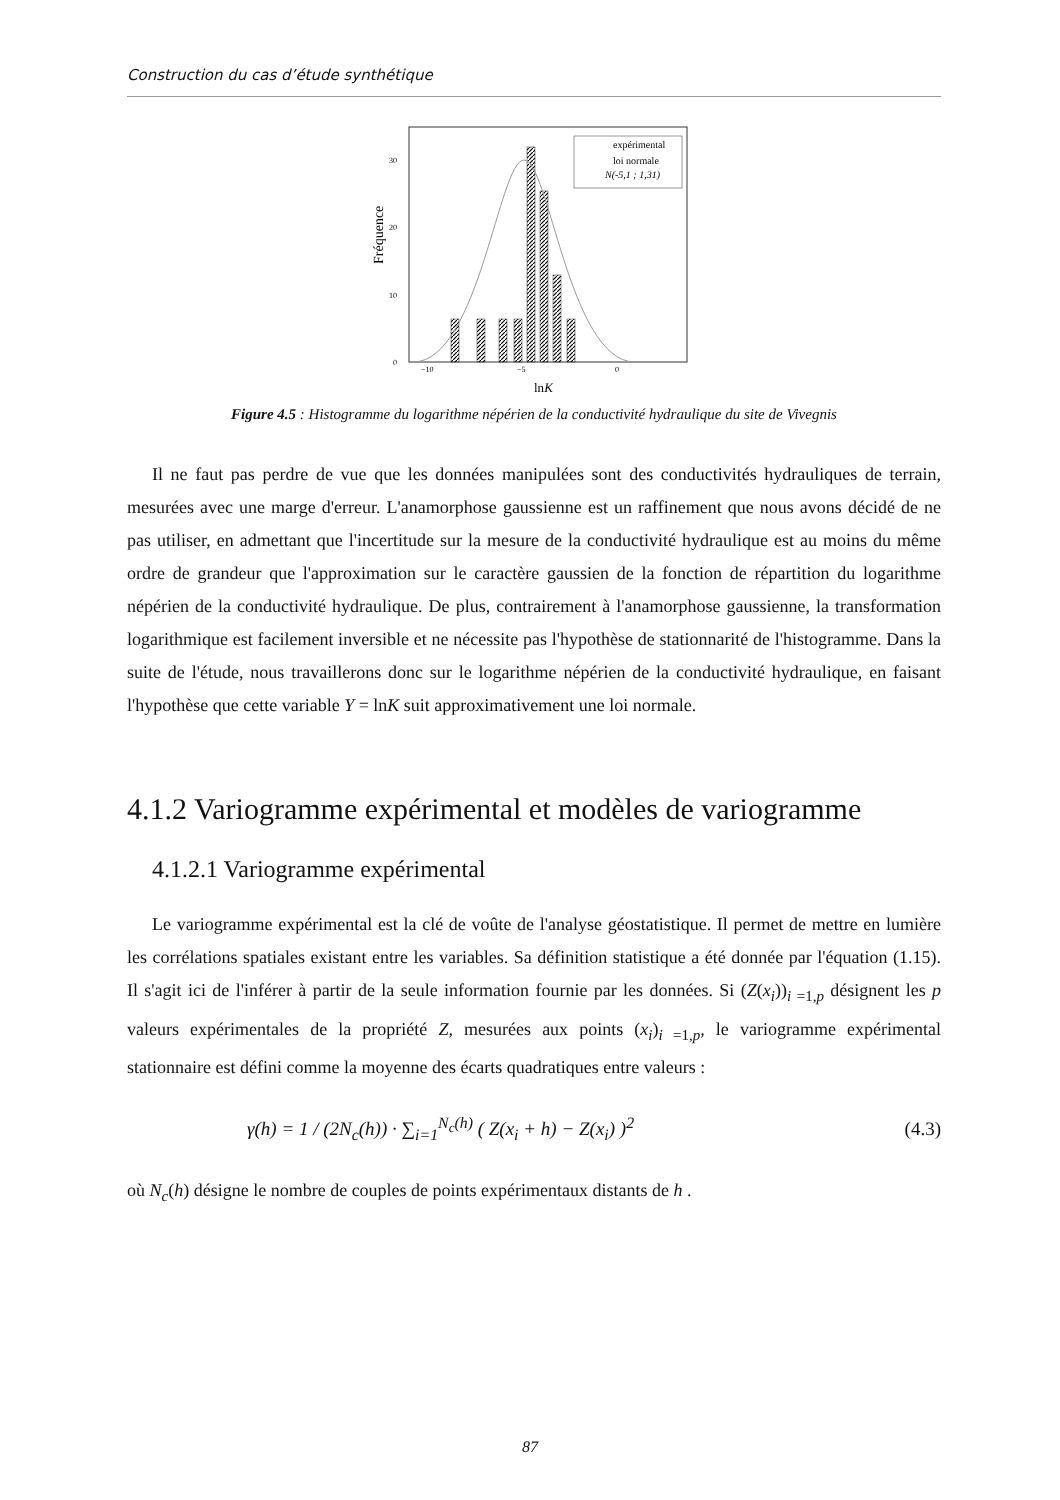Construction du cas d’étude synthétique
Fréquence
0
10
20
30
−10
−5
0
expérimental
loi normale
N(-5,1 ; 1,31)
lnK
Figure 4.5 : Histogramme du logarithme népérien de la conductivité hydraulique du site de Vivegnis
Il ne faut pas perdre de vue que les données manipulées sont des conductivités hydrauliques de terrain, mesurées avec une marge d'erreur. L'anamorphose gaussienne est un raffinement que nous avons décidé de ne pas utiliser, en admettant que l'incertitude sur la mesure de la conductivité hydraulique est au moins du même ordre de grandeur que l'approximation sur le caractère gaussien de la fonction de répartition du logarithme népérien de la conductivité hydraulique. De plus, contrairement à l'anamorphose gaussienne, la transformation logarithmique est facilement inversible et ne nécessite pas l'hypothèse de stationnarité de l'histogramme. Dans la suite de l'étude, nous travaillerons donc sur le logarithme népérien de la conductivité hydraulique, en faisant l'hypothèse que cette variable Y = lnK suit approximativement une loi normale.
4.1.2 Variogramme expérimental et modèles de variogramme
4.1.2.1 Variogramme expérimental
Le variogramme expérimental est la clé de voûte de l'analyse géostatistique. Il permet de mettre en lumière les corrélations spatiales existant entre les variables. Sa définition statistique a été donnée par l'équation (1.15). Il s'agit ici de l'inférer à partir de la seule information fournie par les données. Si (Z(x<sub>i</sub>))<sub>i =1,p</sub> désignent les p valeurs expérimentales de la propriété Z, mesurées aux points (x<sub>i</sub>)<sub>i =1,p</sub>, le variogramme expérimental stationnaire est défini comme la moyenne des écarts quadratiques entre valeurs :
γ(h) = 1 / (2N<sub>c</sub>(h)) · ∑<sub>i=1</sub><sup>N<sub>c</sub>(h)</sup> ( Z(x<sub>i</sub> + h) − Z(x<sub>i</sub>) )<sup>2</sup>
(4.3)
où N<sub>c</sub>(h) désigne le nombre de couples de points expérimentaux distants de h .
87